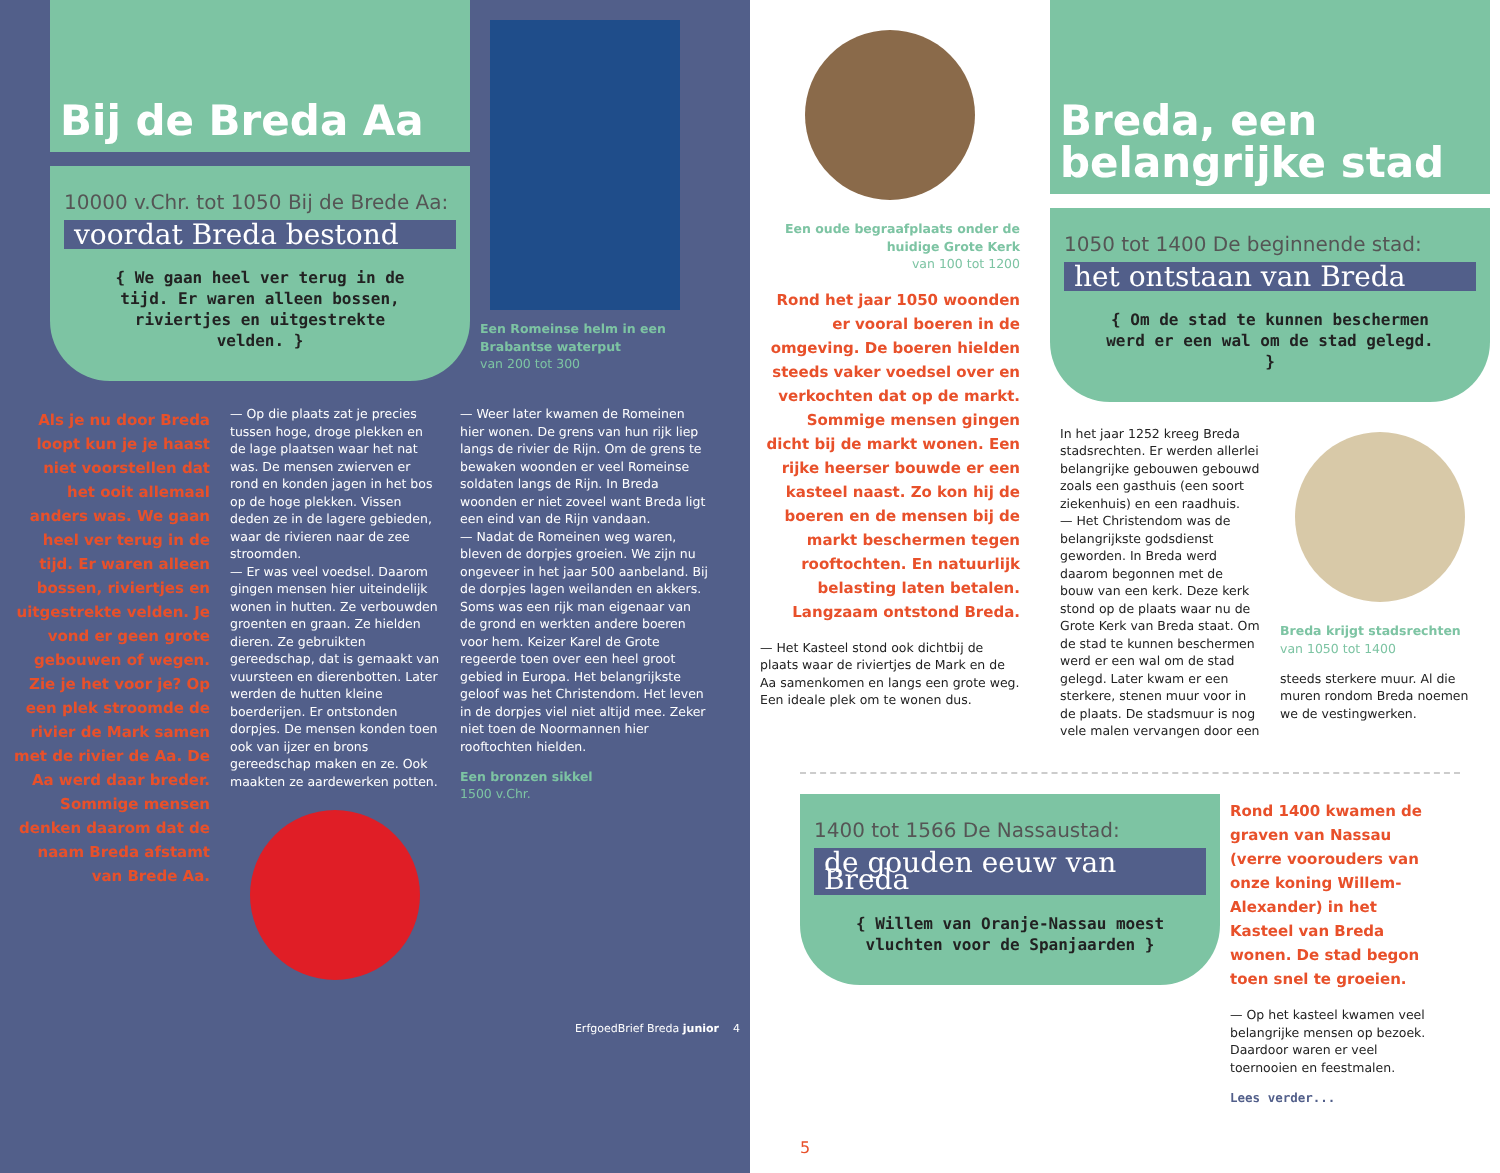Bij de Breda Aa
10000 v.Chr. tot 1050 Bij de Brede Aa:
voordat Breda bestond
{ We gaan heel ver terug in de tijd. Er waren alleen bossen, riviertjes en uitgestrekte velden. }
Een Romeinse helm in een Brabantse waterput
van 200 tot 300
Als je nu door Breda loopt kun je je haast niet voorstellen dat het ooit allemaal anders was. We gaan heel ver terug in de tijd. Er waren alleen bossen, riviertjes en uitgestrekte velden. Je vond er geen grote gebouwen of wegen. Zie je het voor je? Op een plek stroomde de rivier de Mark samen met de rivier de Aa. De Aa werd daar breder. Sommige mensen denken daarom dat de naam Breda afstamt van Brede Aa.
— Op die plaats zat je precies tussen hoge, droge plekken en de lage plaatsen waar het nat was. De mensen zwierven er rond en konden jagen in het bos op de hoge plekken. Vissen deden ze in de lagere gebieden, waar de rivieren naar de zee stroomden.
— Er was veel voedsel. Daarom gingen mensen hier uiteindelijk wonen in hutten. Ze verbouwden groenten en graan. Ze hielden dieren. Ze gebruikten gereedschap, dat is gemaakt van vuursteen en dierenbotten. Later werden de hutten kleine boerderijen. Er ontstonden dorpjes. De mensen konden toen ook van ijzer en brons gereedschap maken en ze. Ook maakten ze aardewerken potten.
— Weer later kwamen de Romeinen hier wonen. De grens van hun rijk liep langs de rivier de Rijn. Om de grens te bewaken woonden er veel Romeinse soldaten langs de Rijn. In Breda woonden er niet zoveel want Breda ligt een eind van de Rijn vandaan.
— Nadat de Romeinen weg waren, bleven de dorpjes groeien. We zijn nu ongeveer in het jaar 500 aanbeland. Bij de dorpjes lagen weilanden en akkers. Soms was een rijk man eigenaar van de grond en werkten andere boeren voor hem. Keizer Karel de Grote regeerde toen over een heel groot gebied in Europa. Het belangrijkste geloof was het Christendom. Het leven in de dorpjes viel niet altijd mee. Zeker niet toen de Noormannen hier rooftochten hielden.
Een bronzen sikkel
1500 v.Chr.
ErfgoedBrief Breda junior 4
Een oude begraafplaats onder de huidige Grote Kerk
van 100 tot 1200
Rond het jaar 1050 woonden er vooral boeren in de omgeving. De boeren hielden steeds vaker voedsel over en verkochten dat op de markt. Sommige mensen gingen dicht bij de markt wonen. Een rijke heerser bouwde er een kasteel naast. Zo kon hij de boeren en de mensen bij de markt beschermen tegen rooftochten. En natuurlijk belasting laten betalen. Langzaam ontstond Breda.
— Het Kasteel stond ook dichtbij de plaats waar de riviertjes de Mark en de Aa samenkomen en langs een grote weg. Een ideale plek om te wonen dus.
Breda, een belangrijke stad
1050 tot 1400 De beginnende stad:
het ontstaan van Breda
{ Om de stad te kunnen beschermen werd er een wal om de stad gelegd. }
In het jaar 1252 kreeg Breda stadsrechten. Er werden allerlei belangrijke gebouwen gebouwd zoals een gasthuis (een soort ziekenhuis) en een raadhuis.
— Het Christendom was de belangrijkste godsdienst geworden. In Breda werd daarom begonnen met de bouw van een kerk. Deze kerk stond op de plaats waar nu de Grote Kerk van Breda staat. Om de stad te kunnen beschermen werd er een wal om de stad gelegd. Later kwam er een sterkere, stenen muur voor in de plaats. De stadsmuur is nog vele malen vervangen door een
Breda krijgt stadsrechten
van 1050 tot 1400
steeds sterkere muur. Al die muren rondom Breda noemen we de vestingwerken.
1400 tot 1566 De Nassaustad:
de gouden eeuw van Breda
{ Willem van Oranje-Nassau moest vluchten voor de Spanjaarden }
Rond 1400 kwamen de graven van Nassau (verre voorouders van onze koning Willem-Alexander) in het Kasteel van Breda wonen. De stad begon toen snel te groeien.
— Op het kasteel kwamen veel belangrijke mensen op bezoek. Daardoor waren er veel toernooien en feestmalen.
Lees verder...
5